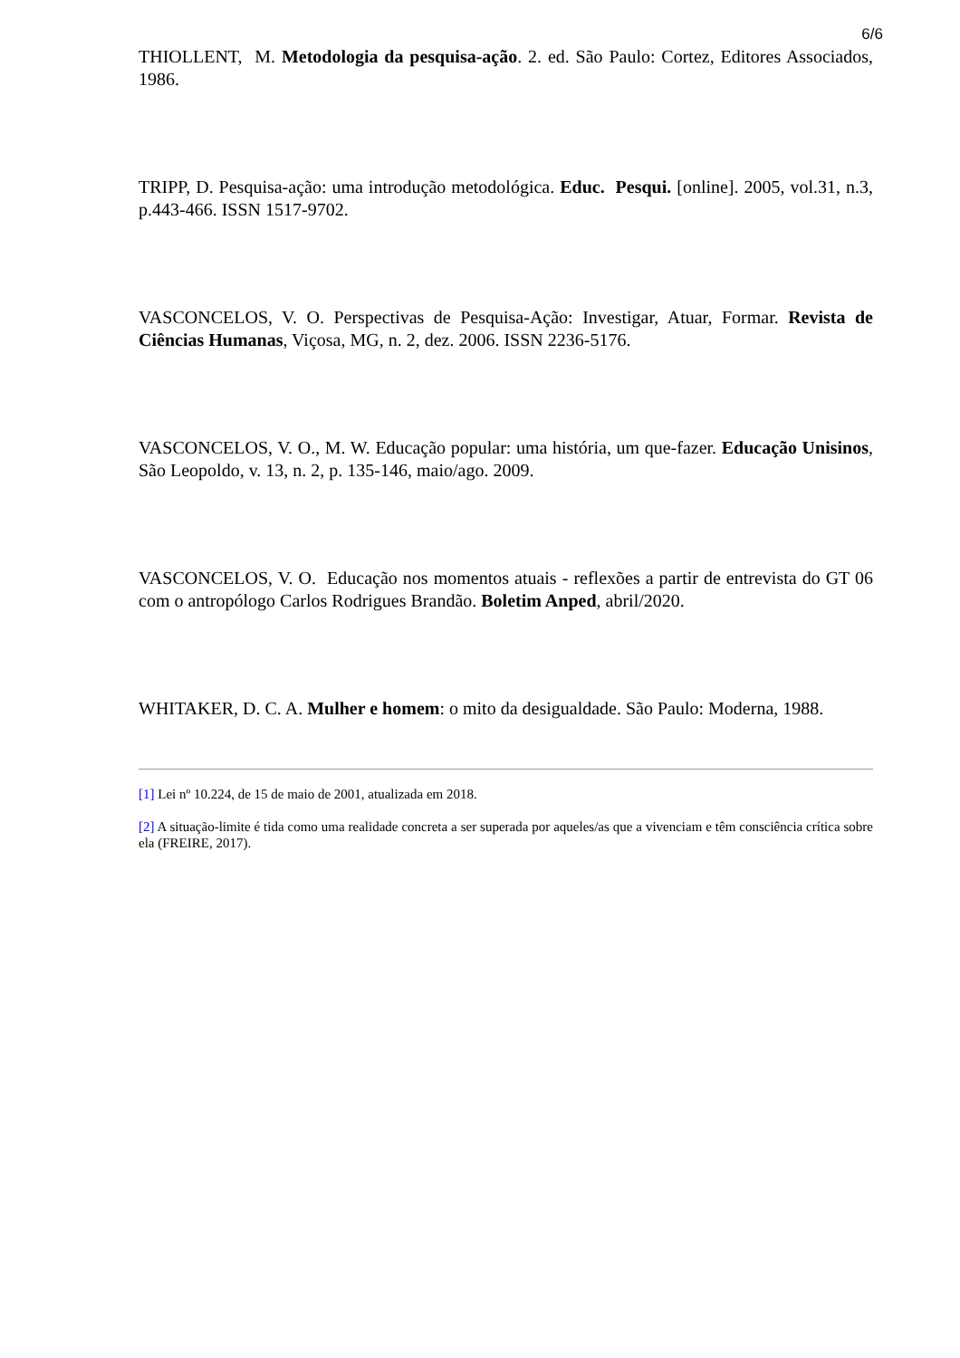6/6
THIOLLENT, M. Metodologia da pesquisa-ação. 2. ed. São Paulo: Cortez, Editores Associados, 1986.
TRIPP, D. Pesquisa-ação: uma introdução metodológica. Educ. Pesqui. [online]. 2005, vol.31, n.3, p.443-466. ISSN 1517-9702.
VASCONCELOS, V. O. Perspectivas de Pesquisa-Ação: Investigar, Atuar, Formar. Revista de Ciências Humanas, Viçosa, MG, n. 2, dez. 2006. ISSN 2236-5176.
VASCONCELOS, V. O., M. W. Educação popular: uma história, um que-fazer. Educação Unisinos, São Leopoldo, v. 13, n. 2, p. 135-146, maio/ago. 2009.
VASCONCELOS, V. O. Educação nos momentos atuais - reflexões a partir de entrevista do GT 06 com o antropólogo Carlos Rodrigues Brandão. Boletim Anped, abril/2020.
WHITAKER, D. C. A. Mulher e homem: o mito da desigualdade. São Paulo: Moderna, 1988.
[1] Lei nº 10.224, de 15 de maio de 2001, atualizada em 2018.
[2] A situação-limite é tida como uma realidade concreta a ser superada por aqueles/as que a vivenciam e têm consciência crítica sobre ela (FREIRE, 2017).